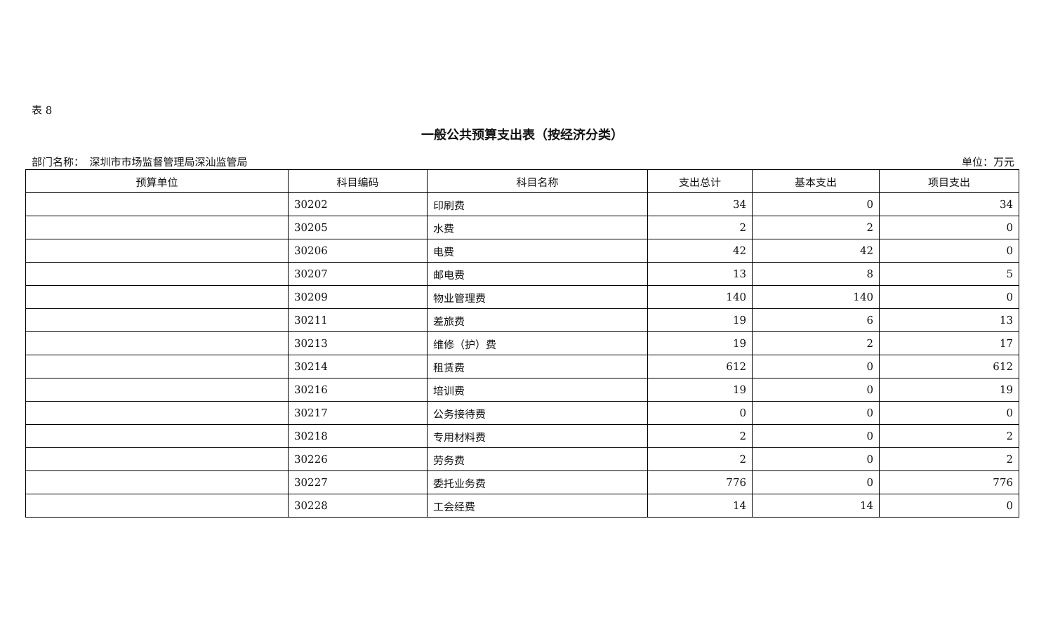表 8
一般公共预算支出表（按经济分类）
部门名称：　深圳市市场监督管理局深汕监管局 单位：万元
| 预算单位 | 科目编码 | 科目名称 | 支出总计 | 基本支出 | 项目支出 |
| --- | --- | --- | --- | --- | --- |
| | 30202 | 印刷费 | 34 | 0 | 34 |
| | 30205 | 水费 | 2 | 2 | 0 |
| | 30206 | 电费 | 42 | 42 | 0 |
| | 30207 | 邮电费 | 13 | 8 | 5 |
| | 30209 | 物业管理费 | 140 | 140 | 0 |
| | 30211 | 差旅费 | 19 | 6 | 13 |
| | 30213 | 维修（护）费 | 19 | 2 | 17 |
| | 30214 | 租赁费 | 612 | 0 | 612 |
| | 30216 | 培训费 | 19 | 0 | 19 |
| | 30217 | 公务接待费 | 0 | 0 | 0 |
| | 30218 | 专用材料费 | 2 | 0 | 2 |
| | 30226 | 劳务费 | 2 | 0 | 2 |
| | 30227 | 委托业务费 | 776 | 0 | 776 |
| | 30228 | 工会经费 | 14 | 14 | 0 |